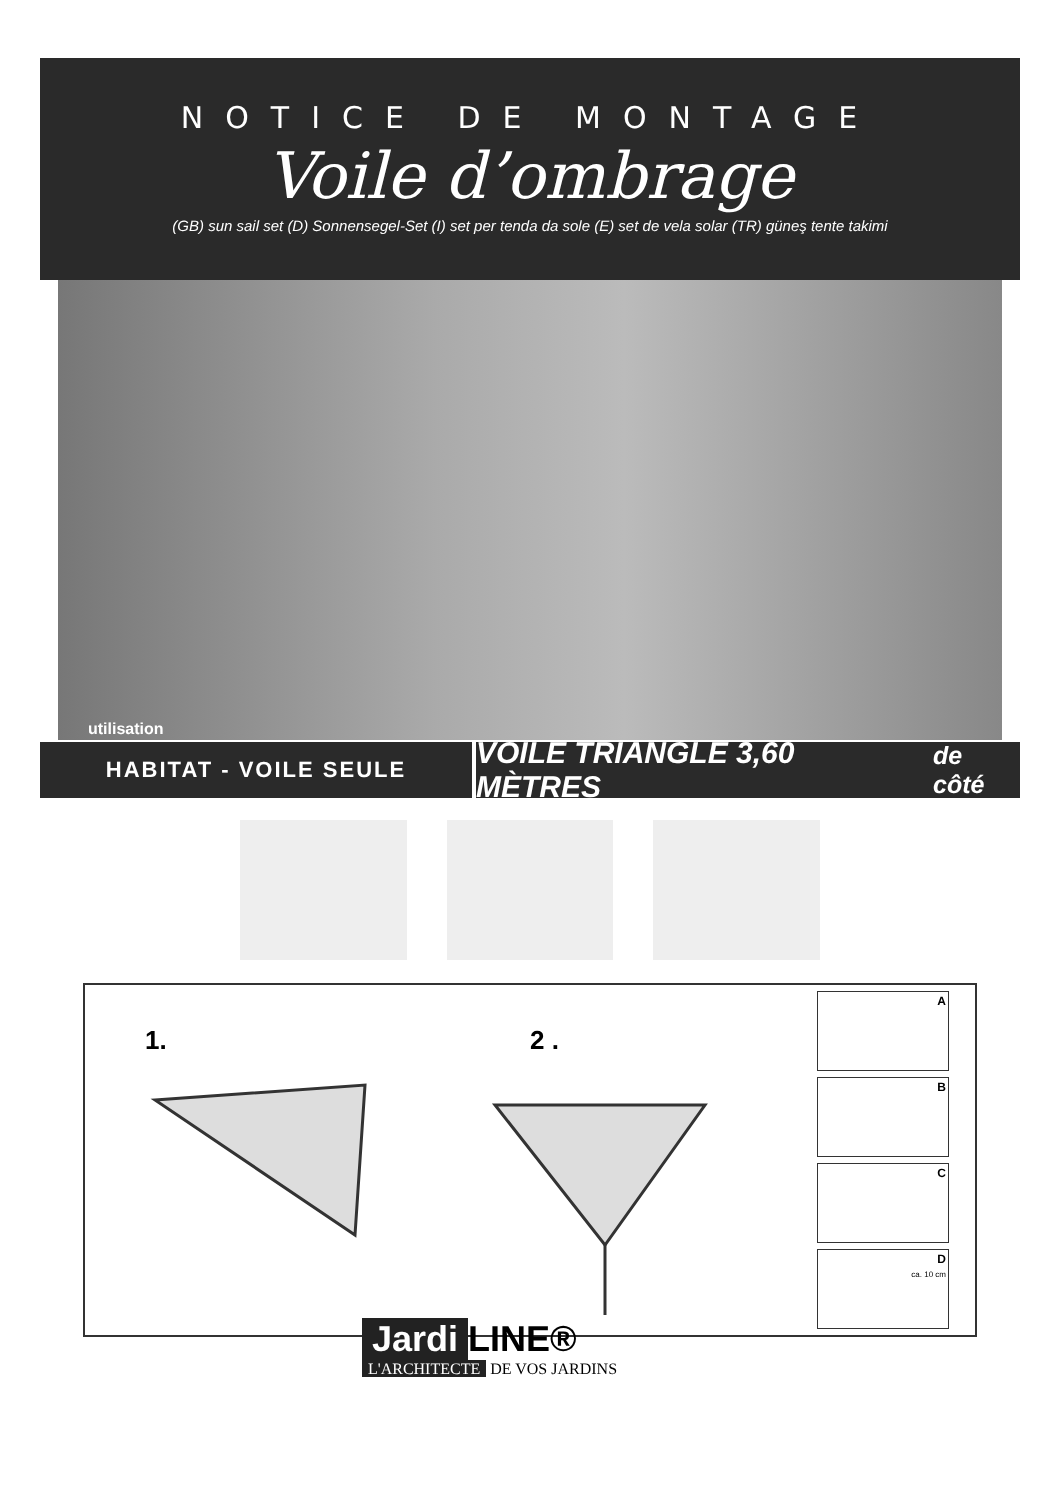NOTICE DE MONTAGE
Voile d’ombrage
(GB) sun sail set (D) Sonnensegel-Set (I) set per tenda da sole (E) set de vela solar (TR) güneş tente takimi
utilisation
HABITAT - VOILE SEULE
VOILE TRIANGLE 3,60 MÈTRES de côté
1. 2 .
A
B
C
D
ca. 10 cm
Jardi LINE®
L'ARCHITECTE DE VOS JARDINS